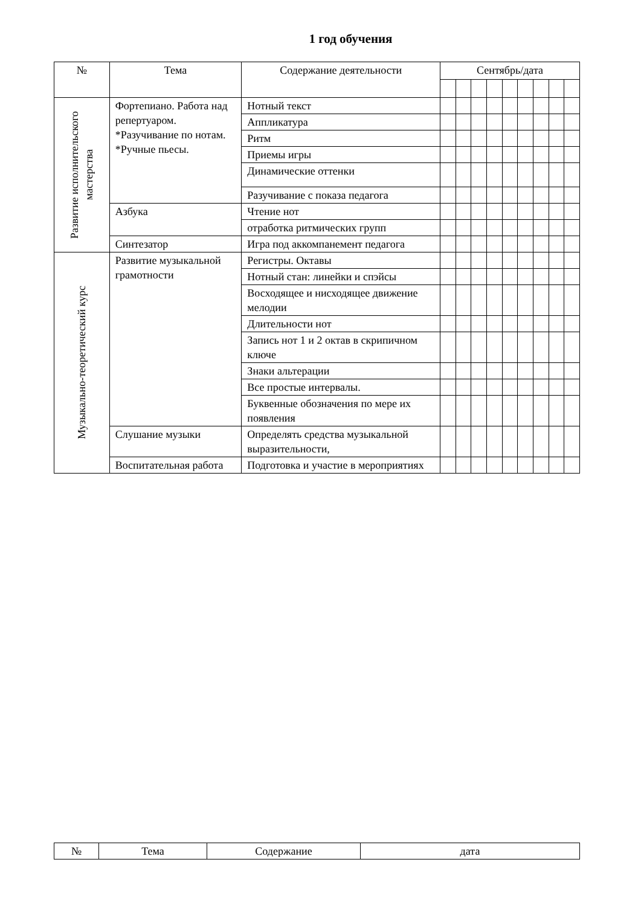1 год обучения
| № | Тема | Содержание деятельности | Сентябрь/дата | | | | | | | | |
| --- | --- | --- | --- | --- | --- | --- | --- | --- | --- | --- | --- |
| Развитие исполнительского мастерства | Фортепиано. Работа над репертуаром. *Разучивание по нотам. *Ручные пьесы. | Нотный текст | | | | | | | | | |
| | | Аппликатура | | | | | | | | | |
| | | Ритм | | | | | | | | | |
| | | Приемы игры | | | | | | | | | |
| | | Динамические оттенки | | | | | | | | | |
| | | Разучивание с показа педагога | | | | | | | | | |
| | Азбука | Чтение нот | | | | | | | | | |
| | | отработка ритмических групп | | | | | | | | | |
| | Синтезатор | Игра под аккомпанемент педагога | | | | | | | | | |
| Музыкально-теоретический курс | Развитие музыкальной грамотности | Регистры. Октавы | | | | | | | | | |
| | | Нотный стан: линейки и спэйсы | | | | | | | | | |
| | | Восходящее и нисходящее движение мелодии | | | | | | | | | |
| | | Длительности нот | | | | | | | | | |
| | | Запись нот 1 и 2 октав в скрипичном ключе | | | | | | | | | |
| | | Знаки альтерации | | | | | | | | | |
| | | Все простые интервалы. | | | | | | | | | |
| | | Буквенные обозначения по мере их появления | | | | | | | | | |
| | Слушание музыки | Определять средства музыкальной выразительности, | | | | | | | | | |
| | Воспитательная работа | Подготовка и участие в мероприятиях | | | | | | | | | |
| № | Тема | Содержание | дата |
| --- | --- | --- | --- |